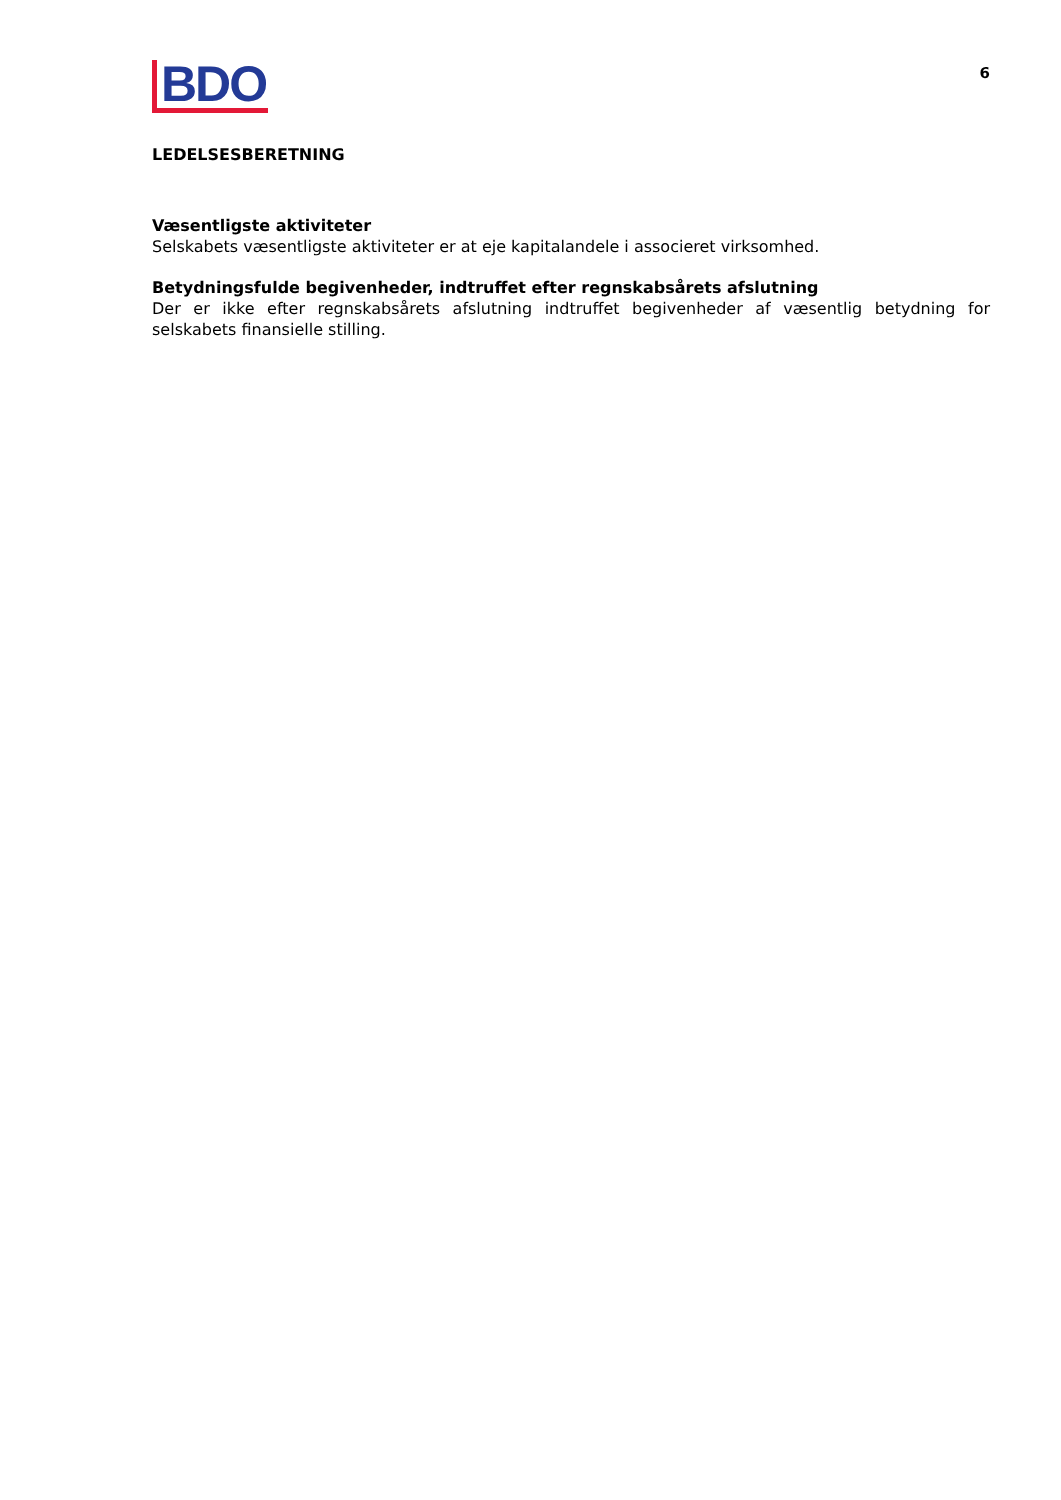BDO
6
LEDELSESBERETNING
Væsentligste aktiviteter
Selskabets væsentligste aktiviteter er at eje kapitalandele i associeret virksomhed.
Betydningsfulde begivenheder, indtruffet efter regnskabsårets afslutning
Der er ikke efter regnskabsårets afslutning indtruffet begivenheder af væsentlig betydning for selskabets finansielle stilling.